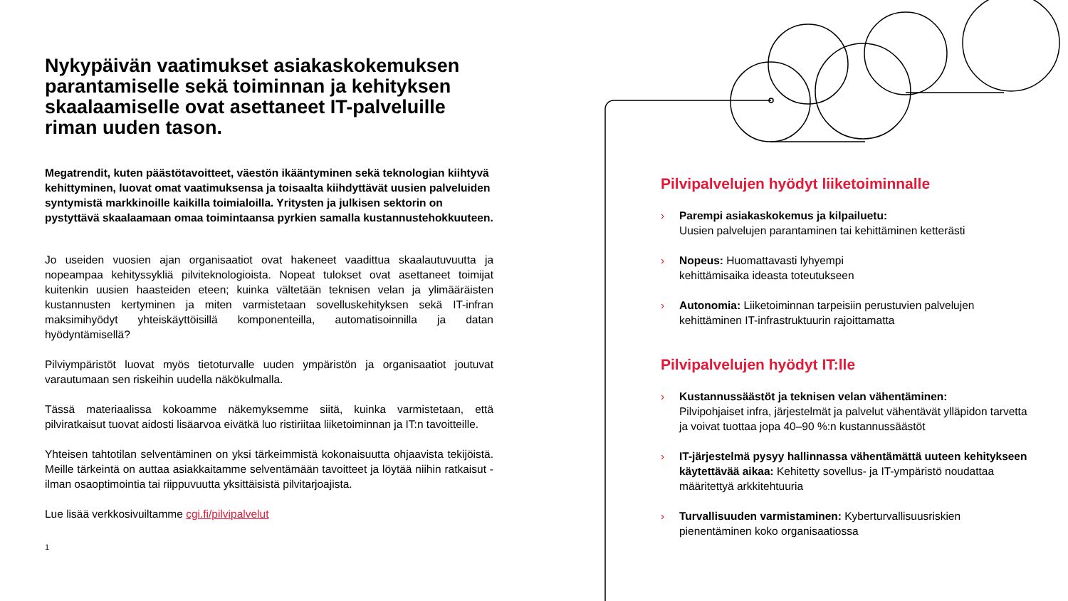Nykypäivän vaatimukset asiakaskokemuksen parantamiselle sekä toiminnan ja kehityksen skaalaamiselle ovat asettaneet IT-palveluille riman uuden tason.
Megatrendit, kuten päästötavoitteet, väestön ikääntyminen sekä teknologian kiihtyvä kehittyminen, luovat omat vaatimuksensa ja toisaalta kiihdyttävät uusien palveluiden syntymistä markkinoille kaikilla toimialoilla. Yritysten ja julkisen sektorin on pystyttävä skaalaamaan omaa toimintaansa pyrkien samalla kustannustehokkuuteen.
Jo useiden vuosien ajan organisaatiot ovat hakeneet vaadittua skaalautuvuutta ja nopeampaa kehityssykliä pilviteknologioista. Nopeat tulokset ovat asettaneet toimijat kuitenkin uusien haasteiden eteen; kuinka vältetään teknisen velan ja ylimääräisten kustannusten kertyminen ja miten varmistetaan sovelluskehityksen sekä IT-infran maksimihyödyt yhteiskäyttöisillä komponenteilla, automatisoinnilla ja datan hyödyntämisellä?
Pilviympäristöt luovat myös tietoturvalle uuden ympäristön ja organisaatiot joutuvat varautumaan sen riskeihin uudella näkökulmalla.
Tässä materiaalissa kokoamme näkemyksemme siitä, kuinka varmistetaan, että pilviratkaisut tuovat aidosti lisäarvoa eivätkä luo ristiriitaa liiketoiminnan ja IT:n tavoitteille.
Yhteisen tahtotilan selventäminen on yksi tärkeimmistä kokonaisuutta ohjaavista tekijöistä. Meille tärkeintä on auttaa asiakkaitamme selventämään tavoitteet ja löytää niihin ratkaisut - ilman osaoptimointia tai riippuvuutta yksittäisistä pilvitarjoajista.
Lue lisää verkkosivuiltamme cgi.fi/pilvipalvelut
1
Pilvipalvelujen hyödyt liiketoiminnalle
› Parempi asiakaskokemus ja kilpailuetu:
Uusien palvelujen parantaminen tai kehittäminen ketterästi
› Nopeus: Huomattavasti lyhyempi
kehittämisaika ideasta toteutukseen
› Autonomia: Liiketoiminnan tarpeisiin perustuvien palvelujen kehittäminen IT-infrastruktuurin rajoittamatta
Pilvipalvelujen hyödyt IT:lle
› Kustannussäästöt ja teknisen velan vähentäminen:
Pilvipohjaiset infra, järjestelmät ja palvelut vähentävät ylläpidon tarvetta ja voivat tuottaa jopa 40–90 %:n kustannussäästöt
› IT-järjestelmä pysyy hallinnassa vähentämättä uuteen kehitykseen käytettävää aikaa: Kehitetty sovellus- ja IT-ympäristö noudattaa määritettyä arkkitehtuuria
› Turvallisuuden varmistaminen: Kyberturvallisuusriskien pienentäminen koko organisaatiossa